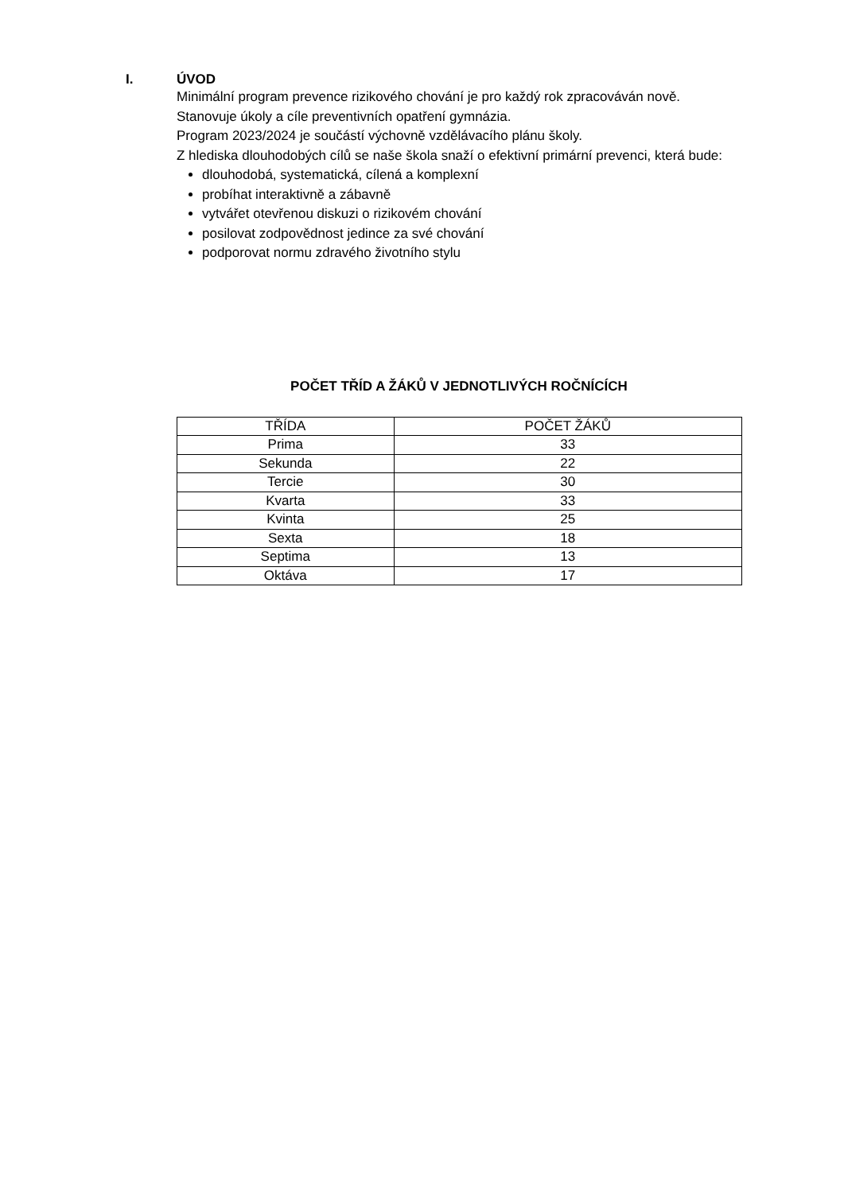I. ÚVOD
Minimální program prevence rizikového chování je pro každý rok zpracováván nově. Stanovuje úkoly a cíle preventivních opatření gymnázia.
Program 2023/2024 je součástí výchovně vzdělávacího plánu školy.
Z hlediska dlouhodobých cílů se naše škola snaží o efektivní primární prevenci, která bude:
dlouhodobá, systematická, cílená a komplexní
probíhat interaktivně a zábavně
vytvářet otevřenou diskuzi o rizikovém chování
posilovat zodpovědnost jedince za své chování
podporovat normu zdravého životního stylu
POČET TŘÍD A ŽÁKŮ V JEDNOTLIVÝCH ROČNÍCÍCH
| TŘÍDA | POČET ŽÁKŮ |
| --- | --- |
| Prima | 33 |
| Sekunda | 22 |
| Tercie | 30 |
| Kvarta | 33 |
| Kvinta | 25 |
| Sexta | 18 |
| Septima | 13 |
| Oktáva | 17 |